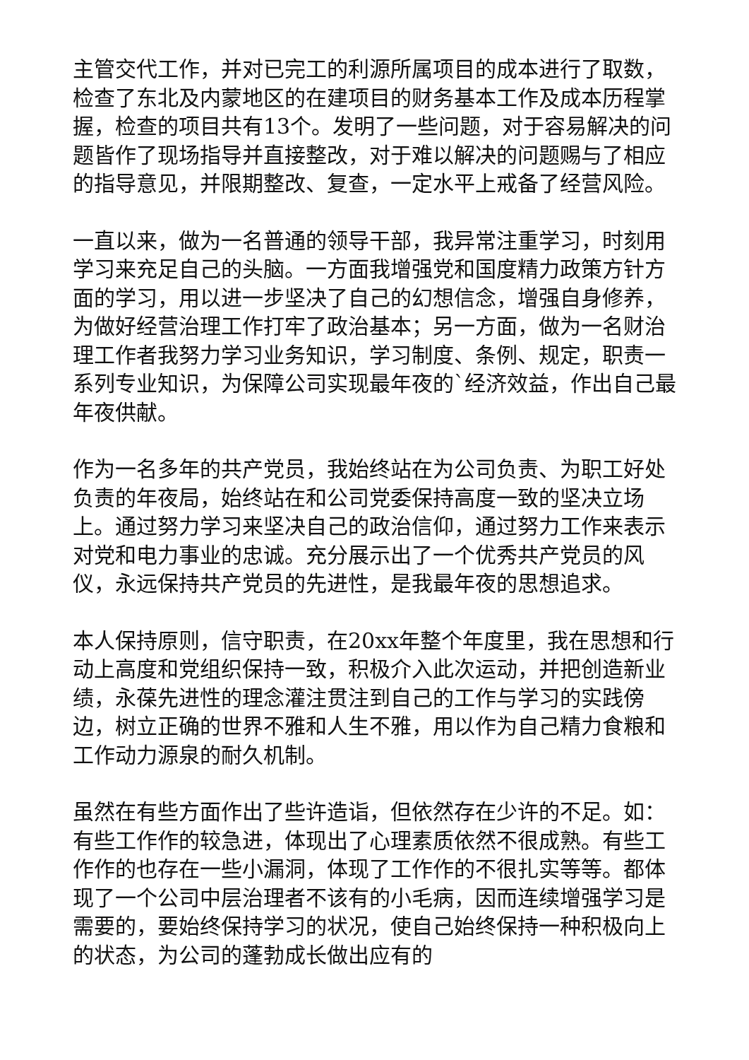主管交代工作，并对已完工的利源所属项目的成本进行了取数，检查了东北及内蒙地区的在建项目的财务基本工作及成本历程掌握，检查的项目共有13个。发明了一些问题，对于容易解决的问题皆作了现场指导并直接整改，对于难以解决的问题赐与了相应的指导意见，并限期整改、复查，一定水平上戒备了经营风险。
一直以来，做为一名普通的领导干部，我异常注重学习，时刻用学习来充足自己的头脑。一方面我增强党和国度精力政策方针方面的学习，用以进一步坚决了自己的幻想信念，增强自身修养，为做好经营治理工作打牢了政治基本；另一方面，做为一名财治理工作者我努力学习业务知识，学习制度、条例、规定，职责一系列专业知识，为保障公司实现最年夜的`经济效益，作出自己最年夜供献。
作为一名多年的共产党员，我始终站在为公司负责、为职工好处负责的年夜局，始终站在和公司党委保持高度一致的坚决立场上。通过努力学习来坚决自己的政治信仰，通过努力工作来表示对党和电力事业的忠诚。充分展示出了一个优秀共产党员的风仪，永远保持共产党员的先进性，是我最年夜的思想追求。
本人保持原则，信守职责，在20xx年整个年度里，我在思想和行动上高度和党组织保持一致，积极介入此次运动，并把创造新业绩，永葆先进性的理念灌注贯注到自己的工作与学习的实践傍边，树立正确的世界不雅和人生不雅，用以作为自己精力食粮和工作动力源泉的耐久机制。
虽然在有些方面作出了些许造诣，但依然存在少许的不足。如：有些工作作的较急进，体现出了心理素质依然不很成熟。有些工作作的也存在一些小漏洞，体现了工作作的不很扎实等等。都体现了一个公司中层治理者不该有的小毛病，因而连续增强学习是需要的，要始终保持学习的状况，使自己始终保持一种积极向上的状态，为公司的蓬勃成长做出应有的